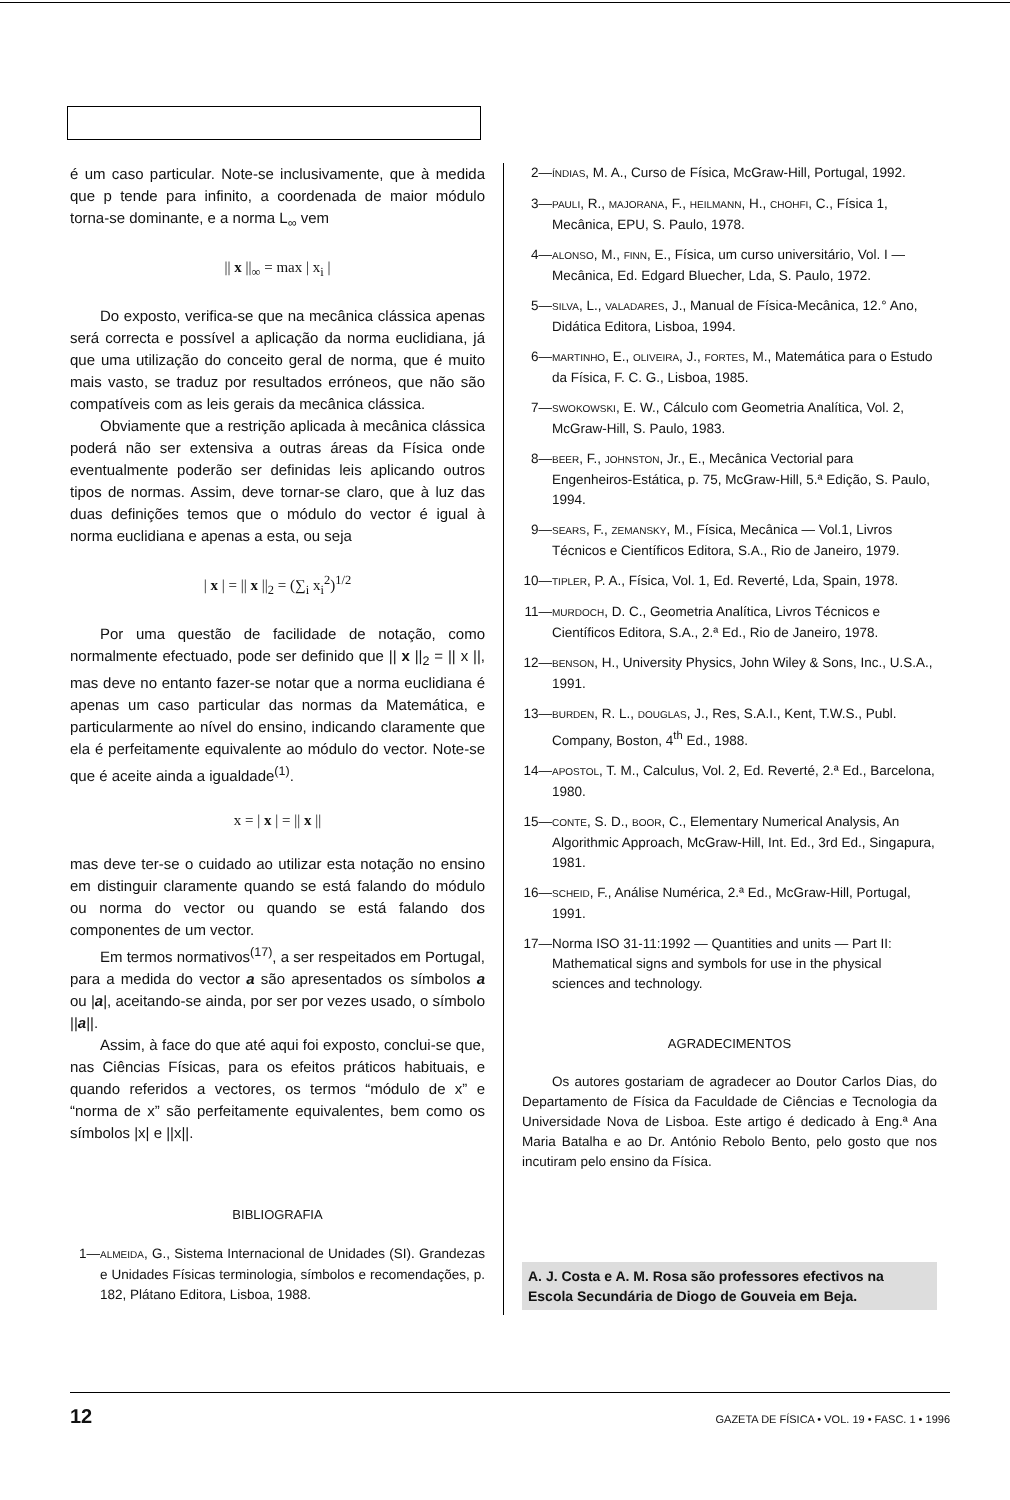é um caso particular. Note-se inclusivamente, que à medida que p tende para infinito, a coordenada de maior módulo torna-se dominante, e a norma L<sub>∞</sub> vem
|| x ||<sub>∞</sub> = max | x<sub>i</sub> |
Do exposto, verifica-se que na mecânica clássica apenas será correcta e possível a aplicação da norma euclidiana, já que uma utilização do conceito geral de norma, que é muito mais vasto, se traduz por resultados erróneos, que não são compatíveis com as leis gerais da mecânica clássica.
Obviamente que a restrição aplicada à mecânica clássica poderá não ser extensiva a outras áreas da Física onde eventualmente poderão ser definidas leis aplicando outros tipos de normas. Assim, deve tornar-se claro, que à luz das duas definições temos que o módulo do vector é igual à norma euclidiana e apenas a esta, ou seja
| x | = || x ||<sub>2</sub> = (∑<sub>i</sub> x<sub>i</sub><sup>2</sup>)<sup>1/2</sup>
Por uma questão de facilidade de notação, como normalmente efectuado, pode ser definido que || x ||<sub>2</sub> = || x ||, mas deve no entanto fazer-se notar que a norma euclidiana é apenas um caso particular das normas da Matemática, e particularmente ao nível do ensino, indicando claramente que ela é perfeitamente equivalente ao módulo do vector. Note-se que é aceite ainda a igualdade<sup>(1)</sup>.
x = | x | = || x ||
mas deve ter-se o cuidado ao utilizar esta notação no ensino em distinguir claramente quando se está falando do módulo ou norma do vector ou quando se está falando dos componentes de um vector.
Em termos normativos<sup>(17)</sup>, a ser respeitados em Portugal, para a medida do vector a são apresentados os símbolos a ou |a|, aceitando-se ainda, por ser por vezes usado, o símbolo ||a||.
Assim, à face do que até aqui foi exposto, conclui-se que, nas Ciências Físicas, para os efeitos práticos habituais, e quando referidos a vectores, os termos “módulo de x” e “norma de x” são perfeitamente equivalentes, bem como os símbolos |x| e ||x||.
BIBLIOGRAFIA
1— ALMEIDA, G., Sistema Internacional de Unidades (SI). Grandezas e Unidades Físicas terminologia, símbolos e recomendações, p. 182, Plátano Editora, Lisboa, 1988.
2— ÍNDIAS, M. A., Curso de Física, McGraw-Hill, Portugal, 1992.
3— PAULI, R., MAJORANA, F., HEILMANN, H., CHOHFI, C., Física 1, Mecânica, EPU, S. Paulo, 1978.
4— ALONSO, M., FINN, E., Física, um curso universitário, Vol. I — Mecânica, Ed. Edgard Bluecher, Lda, S. Paulo, 1972.
5— SILVA, L., VALADARES, J., Manual de Física-Mecânica, 12.° Ano, Didática Editora, Lisboa, 1994.
6— MARTINHO, E., OLIVEIRA, J., FORTES, M., Matemática para o Estudo da Física, F. C. G., Lisboa, 1985.
7— SWOKOWSKI, E. W., Cálculo com Geometria Analítica, Vol. 2, McGraw-Hill, S. Paulo, 1983.
8— BEER, F., JOHNSTON, Jr., E., Mecânica Vectorial para Engenheiros-Estática, p. 75, McGraw-Hill, 5.ª Edição, S. Paulo, 1994.
9— SEARS, F., ZEMANSKY, M., Física, Mecânica — Vol.1, Livros Técnicos e Científicos Editora, S.A., Rio de Janeiro, 1979.
10— TIPLER, P. A., Física, Vol. 1, Ed. Reverté, Lda, Spain, 1978.
11— MURDOCH, D. C., Geometria Analítica, Livros Técnicos e Científicos Editora, S.A., 2.ª Ed., Rio de Janeiro, 1978.
12— BENSON, H., University Physics, John Wiley & Sons, Inc., U.S.A., 1991.
13— BURDEN, R. L., DOUGLAS, J., Res, S.A.I., Kent, T.W.S., Publ. Company, Boston, 4<sup>th</sup> Ed., 1988.
14— APOSTOL, T. M., Calculus, Vol. 2, Ed. Reverté, 2.ª Ed., Barcelona, 1980.
15— CONTE, S. D., BOOR, C., Elementary Numerical Analysis, An Algorithmic Approach, McGraw-Hill, Int. Ed., 3rd Ed., Singapura, 1981.
16— SCHEID, F., Análise Numérica, 2.ª Ed., McGraw-Hill, Portugal, 1991.
17— Norma ISO 31-11:1992 — Quantities and units — Part II: Mathematical signs and symbols for use in the physical sciences and technology.
AGRADECIMENTOS
Os autores gostariam de agradecer ao Doutor Carlos Dias, do Departamento de Física da Faculdade de Ciências e Tecnologia da Universidade Nova de Lisboa. Este artigo é dedicado à Eng.ª Ana Maria Batalha e ao Dr. António Rebolo Bento, pelo gosto que nos incutiram pelo ensino da Física.
A. J. Costa e A. M. Rosa são professores efectivos na Escola Secundária de Diogo de Gouveia em Beja.
12 GAZETA DE FÍSICA • VOL. 19 • FASC. 1 • 1996